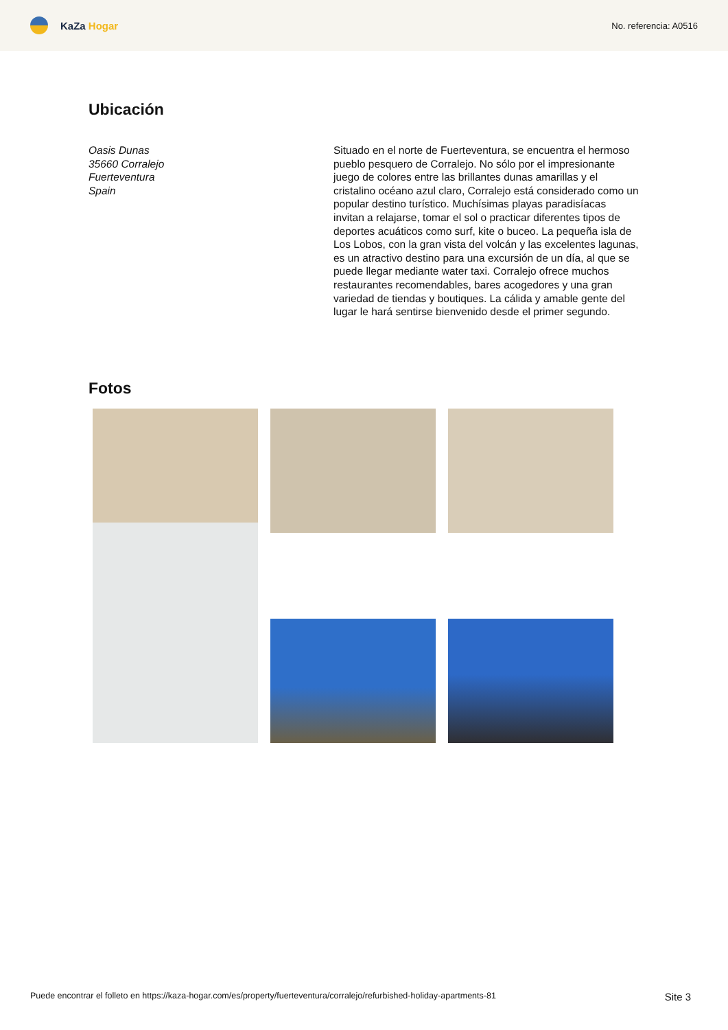KaZa Hogar
No. referencia: A0516
Ubicación
Oasis Dunas
35660 Corralejo
Fuerteventura
Spain
Situado en el norte de Fuerteventura, se encuentra el hermoso pueblo pesquero de Corralejo. No sólo por el impresionante juego de colores entre las brillantes dunas amarillas y el cristalino océano azul claro, Corralejo está considerado como un popular destino turístico. Muchísimas playas paradisíacas invitan a relajarse, tomar el sol o practicar diferentes tipos de deportes acuáticos como surf, kite o buceo. La pequeña isla de Los Lobos, con la gran vista del volcán y las excelentes lagunas, es un atractivo destino para una excursión de un día, al que se puede llegar mediante water taxi. Corralejo ofrece muchos restaurantes recomendables, bares acogedores y una gran variedad de tiendas y boutiques. La cálida y amable gente del lugar le hará sentirse bienvenido desde el primer segundo.
Fotos
Puede encontrar el folleto en https://kaza-hogar.com/es/property/fuerteventura/corralejo/refurbished-holiday-apartments-81 Site 3